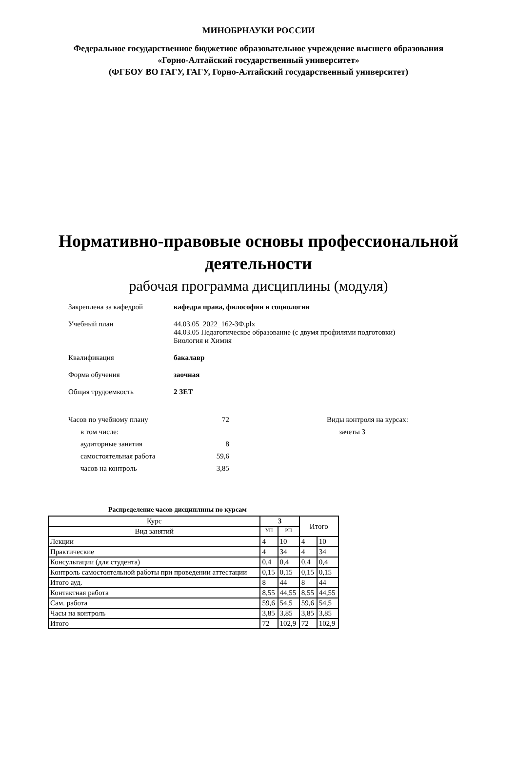МИНОБРНАУКИ РОССИИ
Федеральное государственное бюджетное образовательное учреждение высшего образования
«Горно-Алтайский государственный университет»
(ФГБОУ ВО ГАГУ, ГАГУ, Горно-Алтайский государственный университет)
Нормативно-правовые основы профессиональной
деятельности
рабочая программа дисциплины (модуля)
Закреплена за кафедрой кафедра права, философии и социологии
Учебный план 44.03.05_2022_162-ЗФ.plx
44.03.05 Педагогическое образование (с двумя профилями подготовки)
Биология и Химия
Квалификация бакалавр
Форма обучения заочная
Общая трудоемкость 2 ЗЕТ
Часов по учебному плану 72
в том числе:
аудиторные занятия 8
самостоятельная работа 59,6
часов на контроль 3,85
Виды контроля на курсах:
зачеты 3
Распределение часов дисциплины по курсам
| Курс | 3 | | Итого | |
| --- | --- | --- | --- | --- |
| Вид занятий | УП | РП | | |
| Лекции | 4 | 10 | 4 | 10 |
| Практические | 4 | 34 | 4 | 34 |
| Консультации (для студента) | 0,4 | 0,4 | 0,4 | 0,4 |
| Контроль самостоятельной работы при проведении аттестации | 0,15 | 0,15 | 0,15 | 0,15 |
| Итого ауд. | 8 | 44 | 8 | 44 |
| Контактная работа | 8,55 | 44,55 | 8,55 | 44,55 |
| Сам. работа | 59,6 | 54,5 | 59,6 | 54,5 |
| Часы на контроль | 3,85 | 3,85 | 3,85 | 3,85 |
| Итого | 72 | 102,9 | 72 | 102,9 |